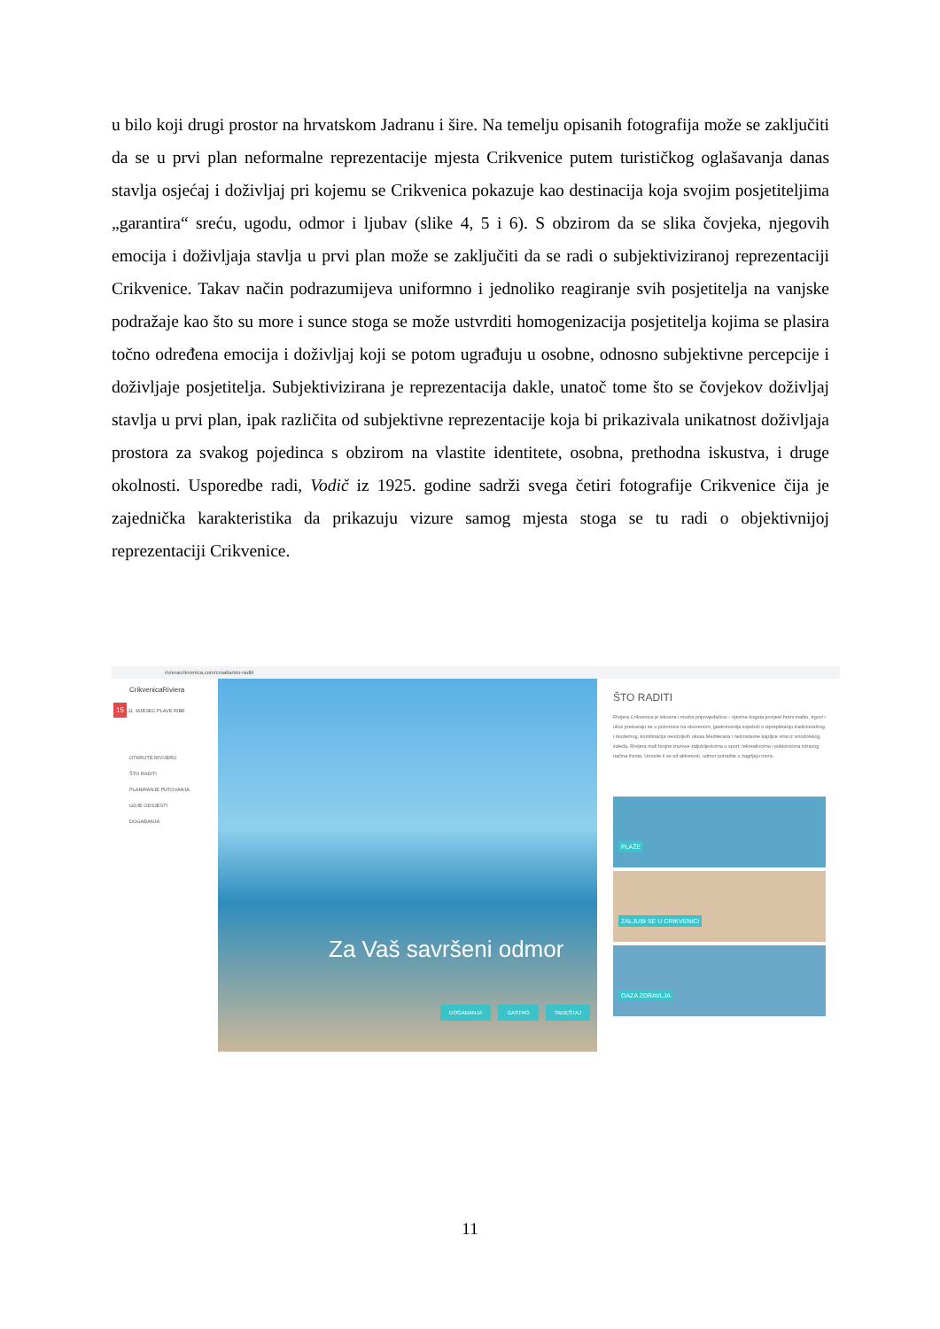u bilo koji drugi prostor na hrvatskom Jadranu i šire. Na temelju opisanih fotografija može se zaključiti da se u prvi plan neformalne reprezentacije mjesta Crikvenice putem turističkog oglašavanja danas stavlja osjećaj i doživljaj pri kojemu se Crikvenica pokazuje kao destinacija koja svojim posjetiteljima „garantira“ sreću, ugodu, odmor i ljubav (slike 4, 5 i 6). S obzirom da se slika čovjeka, njegovih emocija i doživljaja stavlja u prvi plan može se zaključiti da se radi o subjektiviziranoj reprezentaciji Crikvenice. Takav način podrazumijeva uniformno i jednoliko reagiranje svih posjetitelja na vanjske podražaje kao što su more i sunce stoga se može ustvrditi homogenizacija posjetitelja kojima se plasira točno određena emocija i doživljaj koji se potom ugrađuju u osobne, odnosno subjektivne percepcije i doživljaje posjetitelja. Subjektivizirana je reprezentacija dakle, unatoč tome što se čovjekov doživljaj stavlja u prvi plan, ipak različita od subjektivne reprezentacije koja bi prikazivala unikatnost doživljaja prostora za svakog pojedinca s obzirom na vlastite identitete, osobna, prethodna iskustva, i druge okolnosti. Usporedbe radi, Vodič iz 1925. godine sadrži svega četiri fotografije Crikvenice čija je zajednička karakteristika da prikazuju vizure samog mjesta stoga se tu radi o objektivnijoj reprezentaciji Crikvenice.
rivieracrikvenica.com/croatia/sto-raditi
CrikvenicaRiviera
15 11. MJESEC PLAVE RIBE
OTKRIJTE RIVIJERU
ŠTO RADITI
PLANIRANJE PUTOVANJA
GDJE ODSJESTI
DOGAĐANJA
Za Vaš savršeni odmor
DOGAĐANJA GASTRO SMJEŠTAJ
ŠTO RADITI
Rivijera Crikvenica je iskusna i mudra pripovjedačica – njezina bogata povijest hrani maštu, trgovi i ulice pretvaraju se u pozornice na otvorenom, gastronomija svjedoči o isprepletanju tradicionalnog i modernog, kombinacija neodoljivih okusa Mediterana i neizostavne kapljice vina iz vinodolskog zaleđa. Rivijera nudi brojne izazove zaljubljenicima u sport, rekreativcima i poklonicima zdravog načina života. Umorite li se od aktivnosti, odmor potražite u zagrljaju mora.
PLAŽE
ZALJUBI SE U CRIKVENICI
OAZA ZDRAVLJA
11